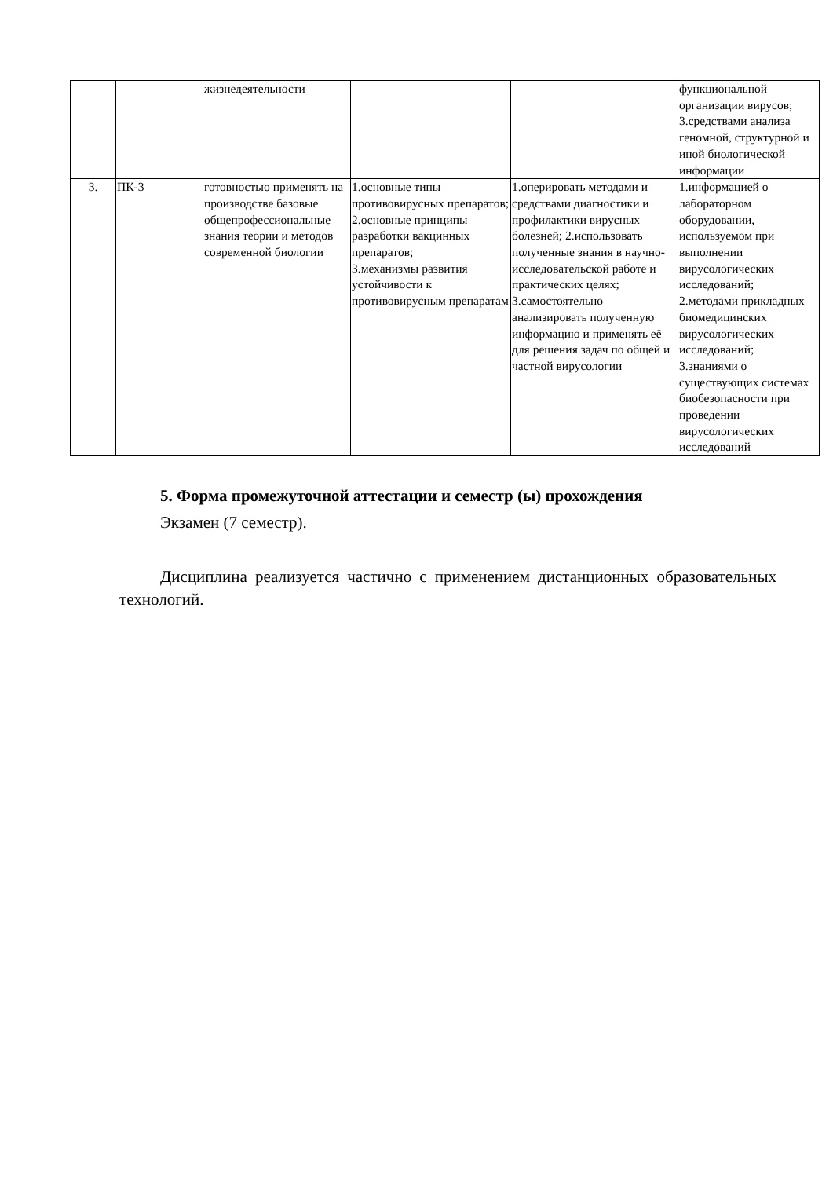| | | жизнедеятельности | | | функциональной организации вирусов; 3.средствами анализа геномной, структурной и иной биологической информации |
| 3. | ПК-3 | готовностью применять на производстве базовые общепрофессиональные знания теории и методов современной биологии | 1.основные типы противовирусных препаратов; 2.основные принципы разработки вакцинных препаратов; 3.механизмы развития устойчивости к противовирусным препаратам | 1.оперировать методами и средствами диагностики и профилактики вирусных болезней; 2.использовать полученные знания в научно-исследовательской работе и практических целях; 3.самостоятельно анализировать полученную информацию и применять её для решения задач по общей и частной вирусологии | 1.информацией о лабораторном оборудовании, используемом при выполнении вирусологических исследований; 2.методами прикладных биомедицинских вирусологических исследований; 3.знаниями о существующих системах биобезопасности при проведении вирусологических исследований |
5. Форма промежуточной аттестации и семестр (ы) прохождения
Экзамен (7 семестр).
Дисциплина реализуется частично с применением дистанционных образовательных технологий.